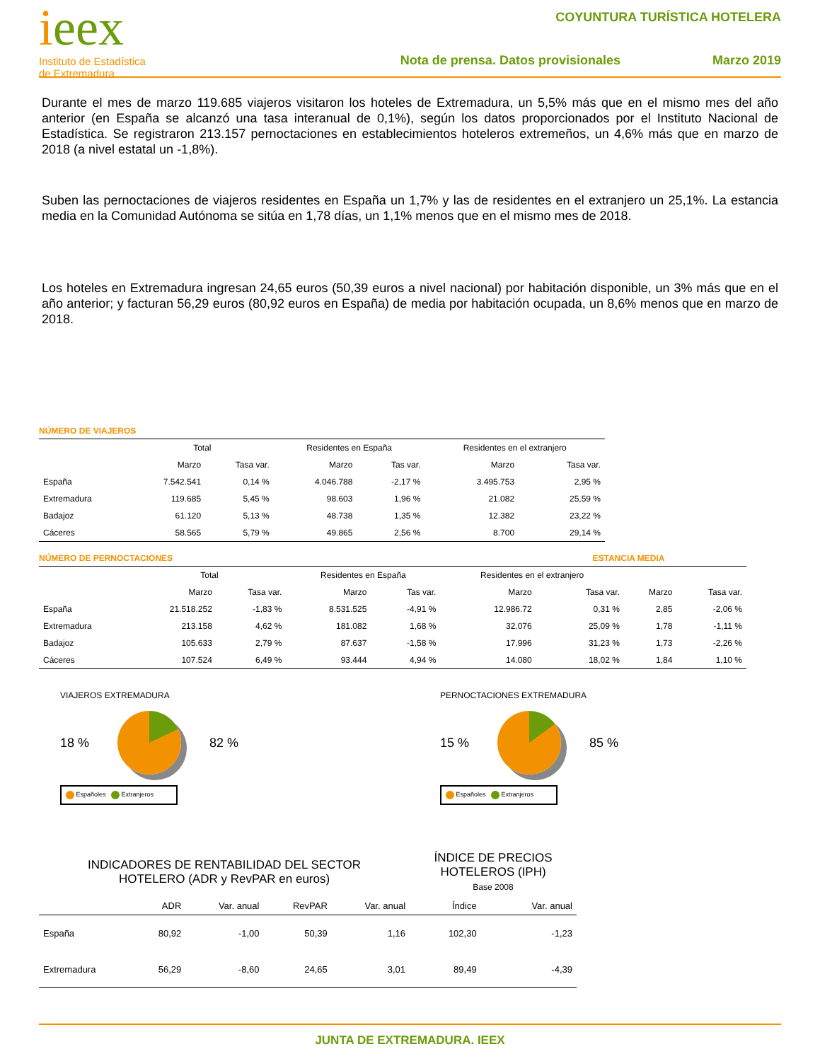ieex
Instituto de Estadística
de Extremadura
COYUNTURA TURÍSTICA HOTELERA
Nota de prensa. Datos provisionales Marzo 2019
Durante el mes de marzo 119.685 viajeros visitaron los hoteles de Extremadura, un 5,5% más que en el mismo mes del año anterior (en España se alcanzó una tasa interanual de 0,1%), según los datos proporcionados por el Instituto Nacional de Estadística. Se registraron 213.157 pernoctaciones en establecimientos hoteleros extremeños, un 4,6% más que en marzo de 2018 (a nivel estatal un -1,8%).
Suben las pernoctaciones de viajeros residentes en España un 1,7% y las de residentes en el extranjero un 25,1%. La estancia media en la Comunidad Autónoma se sitúa en 1,78 días, un 1,1% menos que en el mismo mes de 2018.
Los hoteles en Extremadura ingresan 24,65 euros (50,39 euros a nivel nacional) por habitación disponible, un 3% más que en el año anterior; y facturan 56,29 euros (80,92 euros en España) de media por habitación ocupada, un 8,6% menos que en marzo de 2018.
NÚMERO DE VIAJEROS
| | Total | | Residentes en España | | Residentes en el extranjero | |
| --- | --- | --- | --- | --- | --- | --- |
| | Marzo | Tasa var. | Marzo | Tas var. | Marzo | Tasa var. |
| España | 7.542.541 | 0,14 % | 4.046.788 | -2,17 % | 3.495.753 | 2,95 % |
| Extremadura | 119.685 | 5,45 % | 98.603 | 1,96 % | 21.082 | 25,59 % |
| Badajoz | 61.120 | 5,13 % | 48.738 | 1,35 % | 12.382 | 23,22 % |
| Cáceres | 58.565 | 5,79 % | 49.865 | 2,56 % | 8.700 | 29,14 % |
NÚMERO DE PERNOCTACIONES ESTANCIA MEDIA
| | Total | | Residentes en España | | Residentes en el extranjero | | | |
| --- | --- | --- | --- | --- | --- | --- | --- | --- |
| | Marzo | Tasa var. | Marzo | Tas var. | Marzo | Tasa var. | Marzo | Tasa var. |
| España | 21.518.252 | -1,83 % | 8.531.525 | -4,91 % | 12.986.72 | 0,31 % | 2,85 | -2,06 % |
| Extremadura | 213.158 | 4,62 % | 181.082 | 1,68 % | 32.076 | 25,09 % | 1,78 | -1,11 % |
| Badajoz | 105.633 | 2,79 % | 87.637 | -1,58 % | 17.996 | 31,23 % | 1,73 | -2,26 % |
| Cáceres | 107.524 | 6,49 % | 93.444 | 4,94 % | 14.080 | 18,02 % | 1,84 | 1,10 % |
VIAJEROS EXTREMADURA
18 % 82 %
Españoles Extranjeros
PERNOCTACIONES EXTREMADURA
15 % 85 %
Españoles Extranjeros
| INDICADORES DE RENTABILIDAD DEL SECTOR HOTELERO (ADR y RevPAR en euros) | | | | | ÍNDICE DE PRECIOS HOTELEROS (IPH) Base 2008 | |
| --- | --- | --- | --- | --- | --- | --- |
| | ADR | Var. anual | RevPAR | Var. anual | Índice | Var. anual |
| España | 80,92 | -1,00 | 50,39 | 1,16 | 102,30 | -1,23 |
| Extremadura | 56,29 | -8,60 | 24,65 | 3,01 | 89,49 | -4,39 |
JUNTA DE EXTREMADURA. IEEX